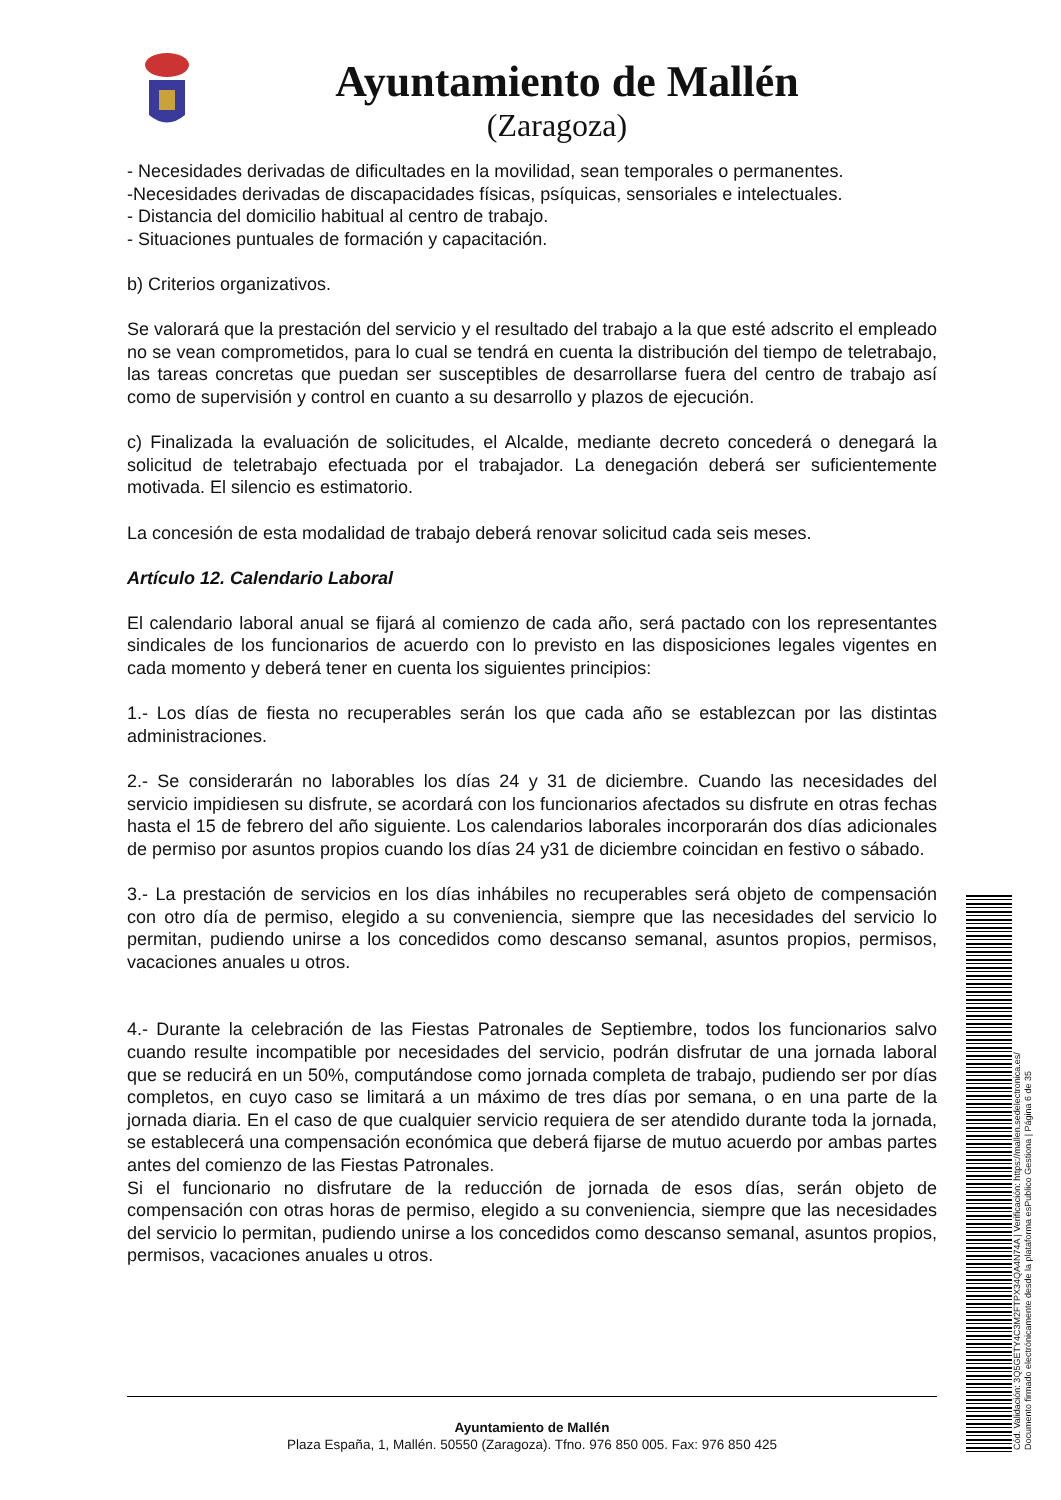Ayuntamiento de Mallén
(Zaragoza)
- Necesidades derivadas de dificultades en la movilidad, sean temporales o permanentes.
-Necesidades derivadas de discapacidades físicas, psíquicas, sensoriales e intelectuales.
- Distancia del domicilio habitual al centro de trabajo.
- Situaciones puntuales de formación y capacitación.
b) Criterios organizativos.
Se valorará que la prestación del servicio y el resultado del trabajo a la que esté adscrito el empleado no se vean comprometidos, para lo cual se tendrá en cuenta la distribución del tiempo de teletrabajo, las tareas concretas que puedan ser susceptibles de desarrollarse fuera del centro de trabajo así como de supervisión y control en cuanto a su desarrollo y plazos de ejecución.
c) Finalizada la evaluación de solicitudes, el Alcalde, mediante decreto concederá o denegará la solicitud de teletrabajo efectuada por el trabajador. La denegación deberá ser suficientemente motivada. El silencio es estimatorio.
La concesión de esta modalidad de trabajo deberá renovar solicitud cada seis meses.
Artículo 12. Calendario Laboral
El calendario laboral anual se fijará al comienzo de cada año, será pactado con los representantes sindicales de los funcionarios de acuerdo con lo previsto en las disposiciones legales vigentes en cada momento y deberá tener en cuenta los siguientes principios:
1.- Los días de fiesta no recuperables serán los que cada año se establezcan por las distintas administraciones.
2.- Se considerarán no laborables los días 24 y 31 de diciembre. Cuando las necesidades del servicio impidiesen su disfrute, se acordará con los funcionarios afectados su disfrute en otras fechas hasta el 15 de febrero del año siguiente. Los calendarios laborales incorporarán dos días adicionales de permiso por asuntos propios cuando los días 24 y31 de diciembre coincidan en festivo o sábado.
3.- La prestación de servicios en los días inhábiles no recuperables será objeto de compensación con otro día de permiso, elegido a su conveniencia, siempre que las necesidades del servicio lo permitan, pudiendo unirse a los concedidos como descanso semanal, asuntos propios, permisos, vacaciones anuales u otros.
4.- Durante la celebración de las Fiestas Patronales de Septiembre, todos los funcionarios salvo cuando resulte incompatible por necesidades del servicio, podrán disfrutar de una jornada laboral que se reducirá en un 50%, computándose como jornada completa de trabajo, pudiendo ser por días completos, en cuyo caso se limitará a un máximo de tres días por semana, o en una parte de la jornada diaria. En el caso de que cualquier servicio requiera de ser atendido durante toda la jornada, se establecerá una compensación económica que deberá fijarse de mutuo acuerdo por ambas partes antes del comienzo de las Fiestas Patronales.
Si el funcionario no disfrutare de la reducción de jornada de esos días, serán objeto de compensación con otras horas de permiso, elegido a su conveniencia, siempre que las necesidades del servicio lo permitan, pudiendo unirse a los concedidos como descanso semanal, asuntos propios, permisos, vacaciones anuales u otros.
Ayuntamiento de Mallén
Plaza España, 1, Mallén. 50550 (Zaragoza). Tfno. 976 850 005. Fax: 976 850 425
Cód. Validación: 3Q5GETY4C3M2FTPX34QA4N74A | Verificación: https://mallen.sedelectronica.es/
Documento firmado electrónicamente desde la plataforma esPublico Gestiona | Página 6 de 35